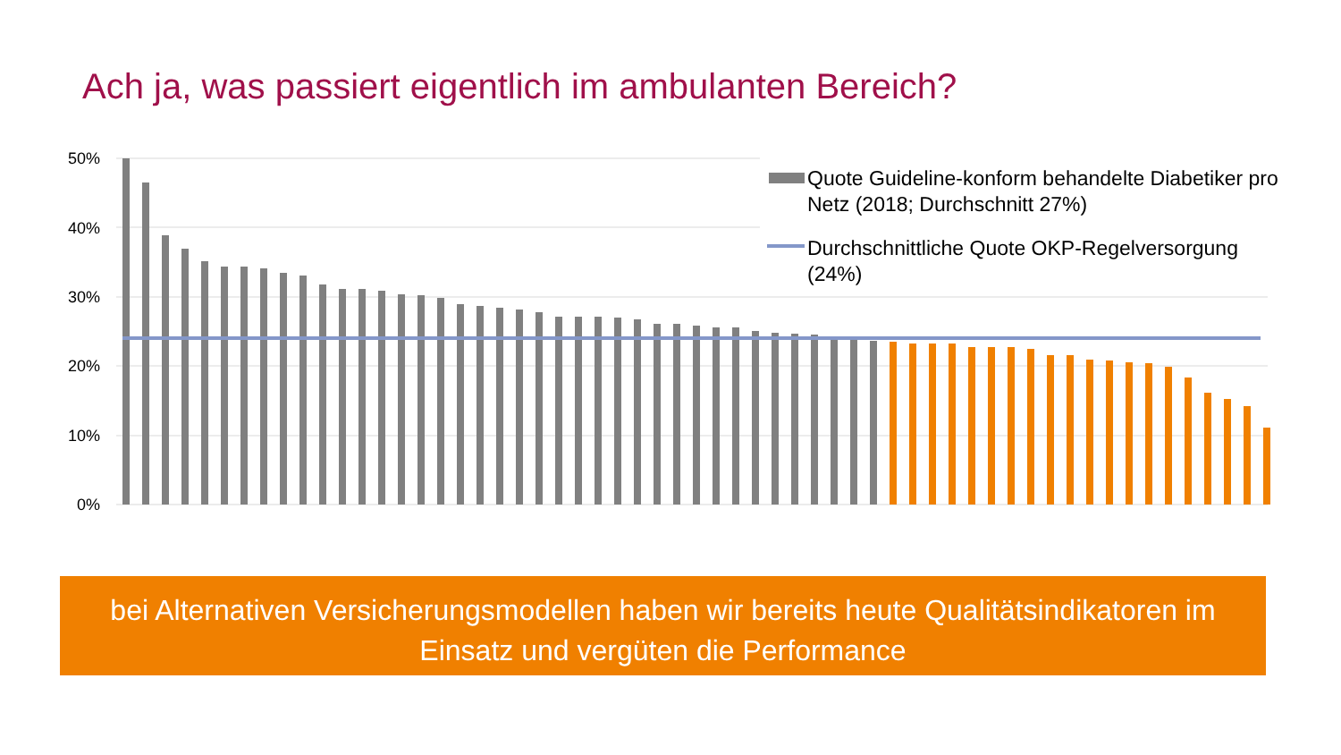Ach ja, was passiert eigentlich im ambulanten Bereich?
50%
40%
30%
20%
10%
0%
Quote Guideline-konform behandelte Diabetiker pro Netz (2018; Durchschnitt 27%)
Durchschnittliche Quote OKP-Regelversorgung (24%)
bei Alternativen Versicherungsmodellen haben wir bereits heute Qualitätsindikatoren im
Einsatz und vergüten die Performance